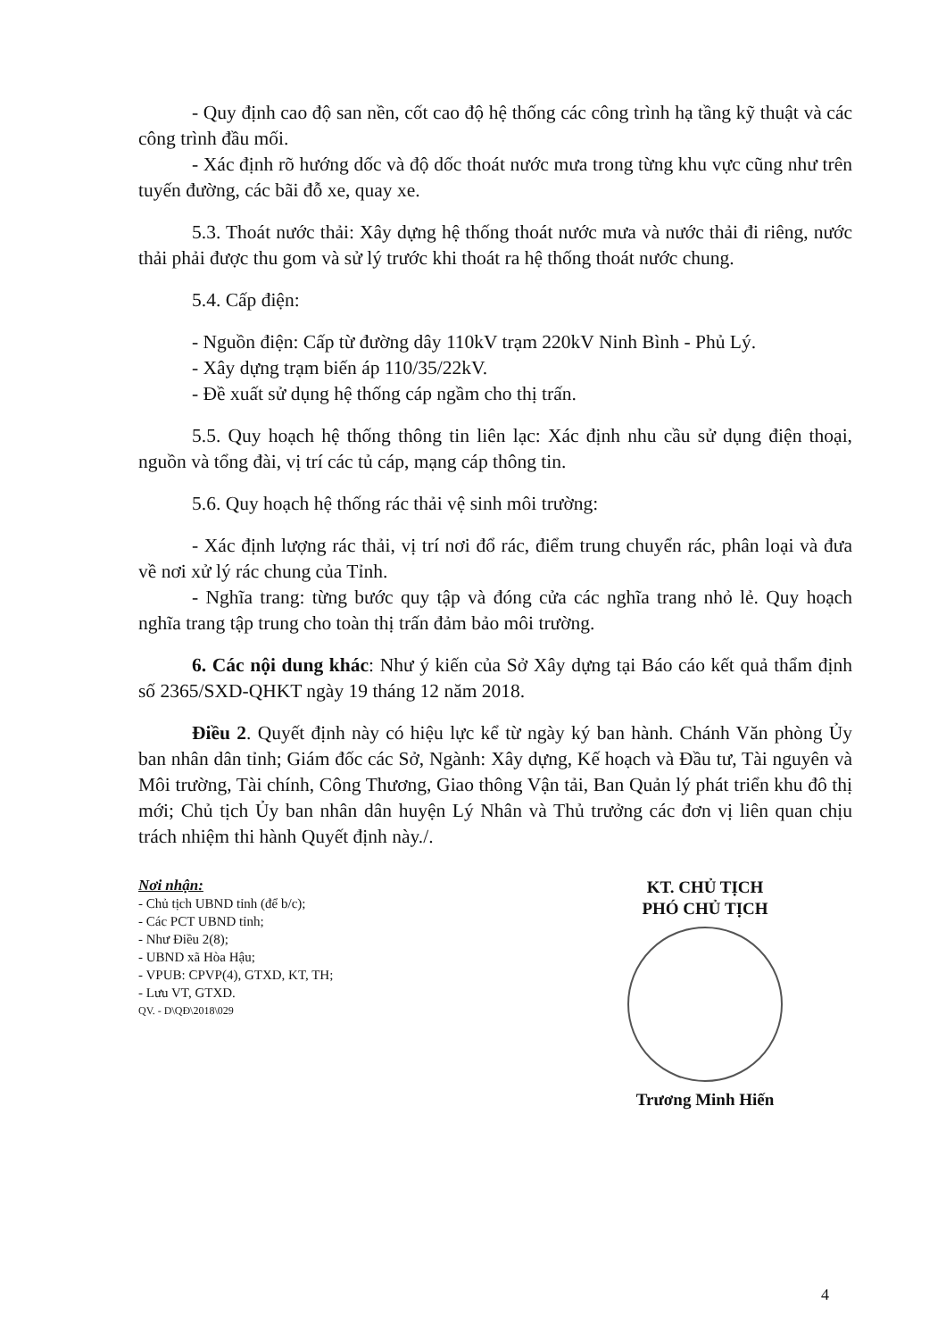- Quy định cao độ san nền, cốt cao độ hệ thống các công trình hạ tầng kỹ thuật và các công trình đầu mối.
- Xác định rõ hướng dốc và độ dốc thoát nước mưa trong từng khu vực cũng như trên tuyến đường, các bãi đỗ xe, quay xe.
5.3. Thoát nước thải: Xây dựng hệ thống thoát nước mưa và nước thải đi riêng, nước thải phải được thu gom và sử lý trước khi thoát ra hệ thống thoát nước chung.
5.4. Cấp điện:
- Nguồn điện: Cấp từ đường dây 110kV trạm 220kV Ninh Bình - Phủ Lý.
- Xây dựng trạm biến áp 110/35/22kV.
- Đề xuất sử dụng hệ thống cáp ngầm cho thị trấn.
5.5. Quy hoạch hệ thống thông tin liên lạc: Xác định nhu cầu sử dụng điện thoại, nguồn và tổng đài, vị trí các tủ cáp, mạng cáp thông tin.
5.6. Quy hoạch hệ thống rác thải vệ sinh môi trường:
- Xác định lượng rác thải, vị trí nơi đổ rác, điểm trung chuyển rác, phân loại và đưa về nơi xử lý rác chung của Tỉnh.
- Nghĩa trang: từng bước quy tập và đóng cửa các nghĩa trang nhỏ lẻ. Quy hoạch nghĩa trang tập trung cho toàn thị trấn đảm bảo môi trường.
6. Các nội dung khác: Như ý kiến của Sở Xây dựng tại Báo cáo kết quả thẩm định số 2365/SXD-QHKT ngày 19 tháng 12 năm 2018.
Điều 2. Quyết định này có hiệu lực kể từ ngày ký ban hành. Chánh Văn phòng Ủy ban nhân dân tỉnh; Giám đốc các Sở, Ngành: Xây dựng, Kế hoạch và Đầu tư, Tài nguyên và Môi trường, Tài chính, Công Thương, Giao thông Vận tải, Ban Quản lý phát triển khu đô thị mới; Chủ tịch Ủy ban nhân dân huyện Lý Nhân và Thủ trưởng các đơn vị liên quan chịu trách nhiệm thi hành Quyết định này./.
Nơi nhận:
- Chủ tịch UBND tỉnh (để b/c);
- Các PCT UBND tỉnh;
- Như Điều 2(8);
- UBND xã Hòa Hậu;
- VPUB: CPVP(4), GTXD, KT, TH;
- Lưu VT, GTXD.
QV. - D\QĐ\2018\029
KT. CHỦ TỊCH
PHÓ CHỦ TỊCH
Trương Minh Hiến
4